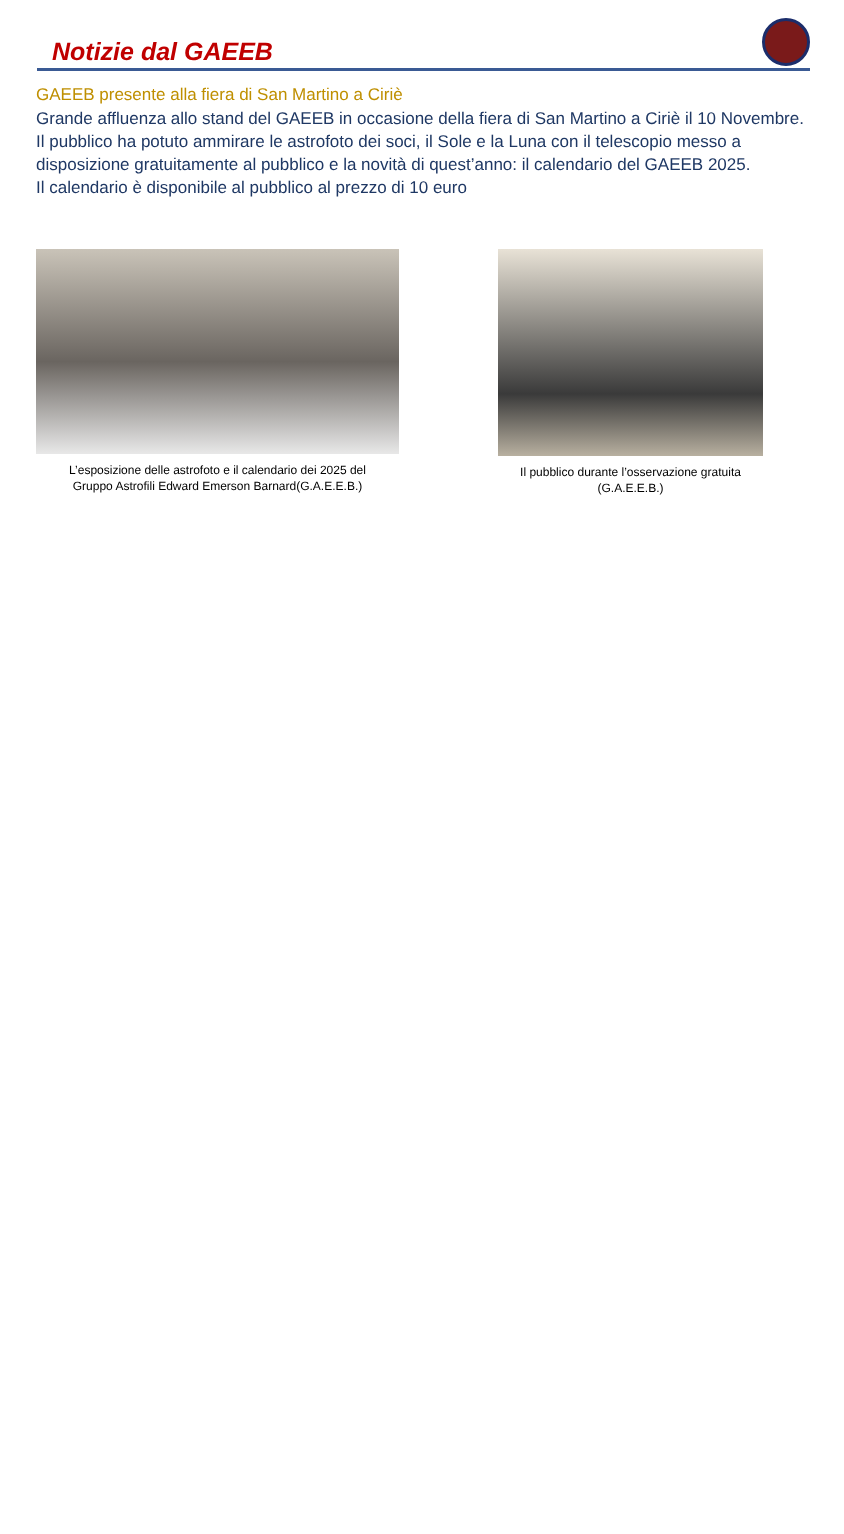Notizie dal GAEEB
GAEEB presente alla fiera di San Martino a Ciriè
Grande affluenza allo stand del GAEEB in occasione della fiera di San Martino a Ciriè il 10 Novembre.
Il pubblico ha potuto ammirare le astrofoto dei soci, il Sole e la Luna con il telescopio messo a disposizione gratuitamente al pubblico e la novità di quest’anno: il calendario del GAEEB 2025.
Il calendario è disponibile al pubblico al prezzo di 10 euro
L’esposizione delle astrofoto e il calendario dei 2025 del
Gruppo Astrofili Edward Emerson Barnard(G.A.E.E.B.)
Il pubblico durante l’osservazione gratuita
(G.A.E.E.B.)